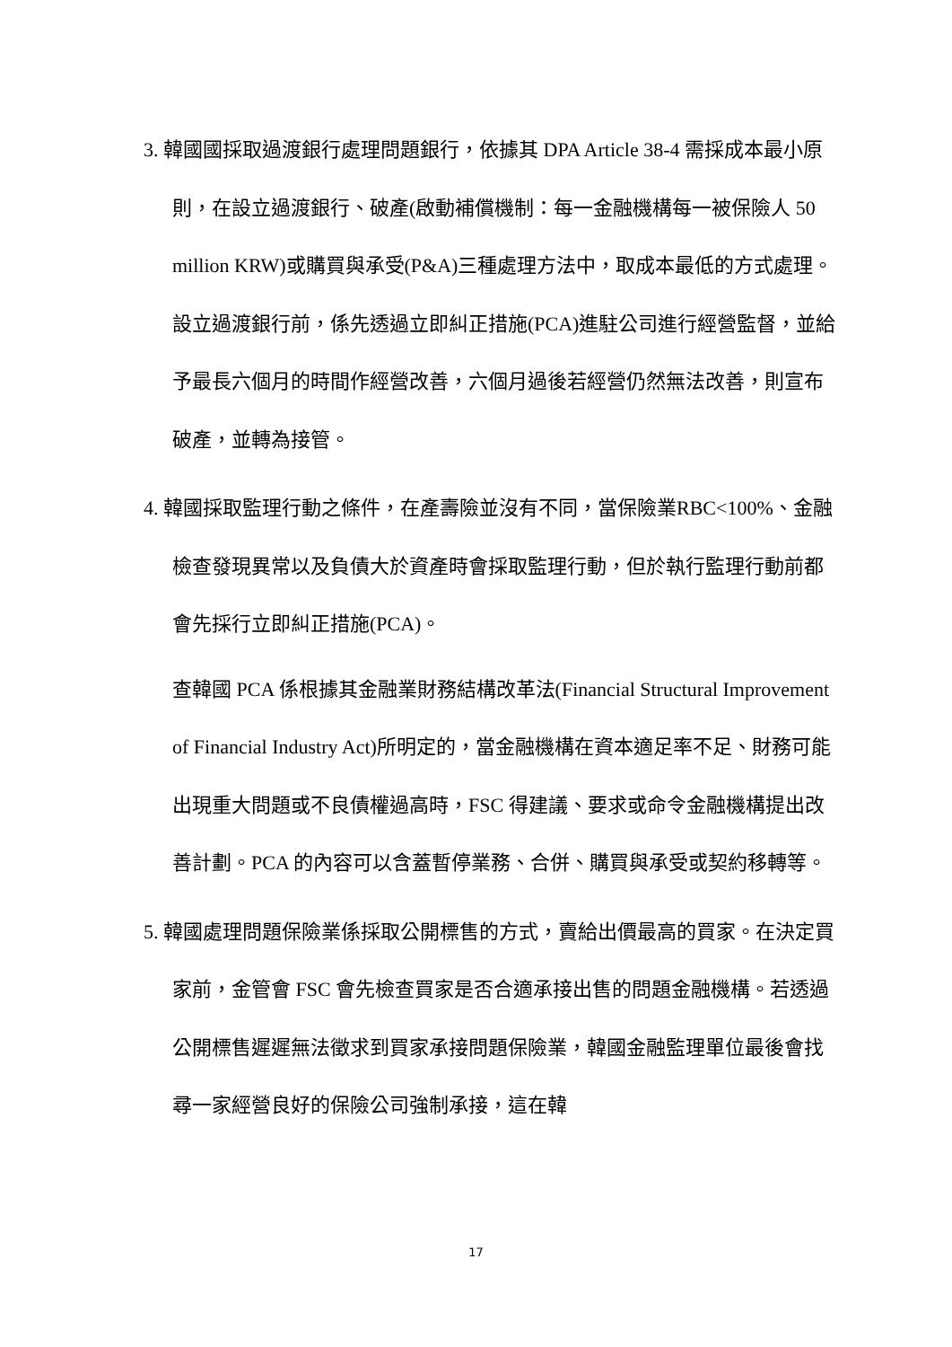3. 韓國國採取過渡銀行處理問題銀行，依據其 DPA Article 38-4 需採成本最小原則，在設立過渡銀行、破產(啟動補償機制：每一金融機構每一被保險人 50 million KRW)或購買與承受(P&A)三種處理方法中，取成本最低的方式處理。設立過渡銀行前，係先透過立即糾正措施(PCA)進駐公司進行經營監督，並給予最長六個月的時間作經營改善，六個月過後若經營仍然無法改善，則宣布破產，並轉為接管。
4. 韓國採取監理行動之條件，在產壽險並沒有不同，當保險業RBC<100%、金融檢查發現異常以及負債大於資產時會採取監理行動，但於執行監理行動前都會先採行立即糾正措施(PCA)。
查韓國 PCA 係根據其金融業財務結構改革法(Financial Structural Improvement of Financial Industry Act)所明定的，當金融機構在資本適足率不足、財務可能出現重大問題或不良債權過高時，FSC 得建議、要求或命令金融機構提出改善計劃。PCA 的內容可以含蓋暫停業務、合併、購買與承受或契約移轉等。
5. 韓國處理問題保險業係採取公開標售的方式，賣給出價最高的買家。在決定買家前，金管會 FSC 會先檢查買家是否合適承接出售的問題金融機構。若透過公開標售遲遲無法徵求到買家承接問題保險業，韓國金融監理單位最後會找尋一家經營良好的保險公司強制承接，這在韓
17